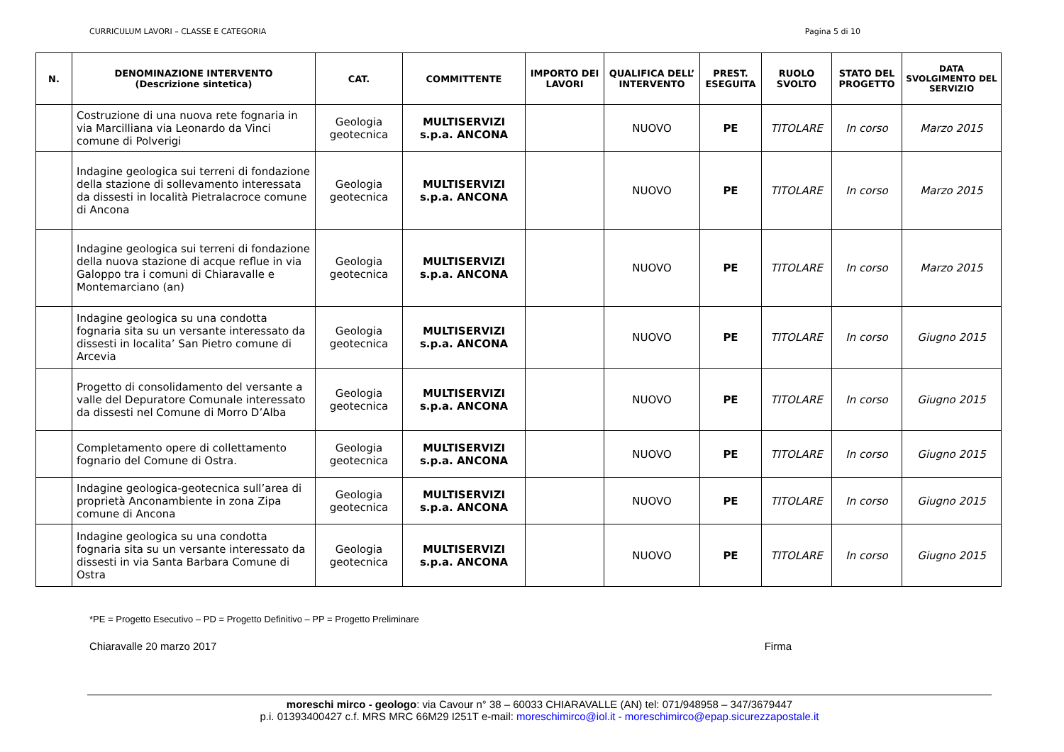CURRICULUM LAVORI – CLASSE E CATEGORIA Pagina 5 di 10
| N. | DENOMINAZIONE INTERVENTO (Descrizione sintetica) | CAT. | COMMITTENTE | IMPORTO DEI LAVORI | QUALIFICA DELL’ INTERVENTO | PREST. ESEGUITA | RUOLO SVOLTO | STATO DEL PROGETTO | DATA SVOLGIMENTO DEL SERVIZIO |
| --- | --- | --- | --- | --- | --- | --- | --- | --- | --- |
| | Costruzione di una nuova rete fognaria in via Marcilliana via Leonardo da Vinci comune di Polverigi | Geologia geotecnica | MULTISERVIZI s.p.a. ANCONA | | NUOVO | PE | TITOLARE | In corso | Marzo 2015 |
| | Indagine geologica sui terreni di fondazione della stazione di sollevamento interessata da dissesti in località Pietralacroce comune di Ancona | Geologia geotecnica | MULTISERVIZI s.p.a. ANCONA | | NUOVO | PE | TITOLARE | In corso | Marzo 2015 |
| | Indagine geologica sui terreni di fondazione della nuova stazione di acque reflue in via Galoppo tra i comuni di Chiaravalle e Montemarciano (an) | Geologia geotecnica | MULTISERVIZI s.p.a. ANCONA | | NUOVO | PE | TITOLARE | In corso | Marzo 2015 |
| | Indagine geologica su una condotta fognaria sita su un versante interessato da dissesti in localita’ San Pietro comune di Arcevia | Geologia geotecnica | MULTISERVIZI s.p.a. ANCONA | | NUOVO | PE | TITOLARE | In corso | Giugno 2015 |
| | Progetto di consolidamento del versante a valle del Depuratore Comunale interessato da dissesti nel Comune di Morro D’Alba | Geologia geotecnica | MULTISERVIZI s.p.a. ANCONA | | NUOVO | PE | TITOLARE | In corso | Giugno 2015 |
| | Completamento opere di collettamento fognario del Comune di Ostra. | Geologia geotecnica | MULTISERVIZI s.p.a. ANCONA | | NUOVO | PE | TITOLARE | In corso | Giugno 2015 |
| | Indagine geologica-geotecnica sull’area di proprietà Anconambiente in zona Zipa comune di Ancona | Geologia geotecnica | MULTISERVIZI s.p.a. ANCONA | | NUOVO | PE | TITOLARE | In corso | Giugno 2015 |
| | Indagine geologica su una condotta fognaria sita su un versante interessato da dissesti in via Santa Barbara Comune di Ostra | Geologia geotecnica | MULTISERVIZI s.p.a. ANCONA | | NUOVO | PE | TITOLARE | In corso | Giugno 2015 |
*PE = Progetto Esecutivo – PD = Progetto Definitivo – PP = Progetto Preliminare
Chiaravalle 20 marzo 2017 Firma
moreschi mirco - geologo: via Cavour n° 38 – 60033 CHIARAVALLE (AN) tel: 071/948958 – 347/3679447
p.i. 01393400427 c.f. MRS MRC 66M29 I251T e-mail: moreschimirco@iol.it - moreschimirco@epap.sicurezzapostale.it